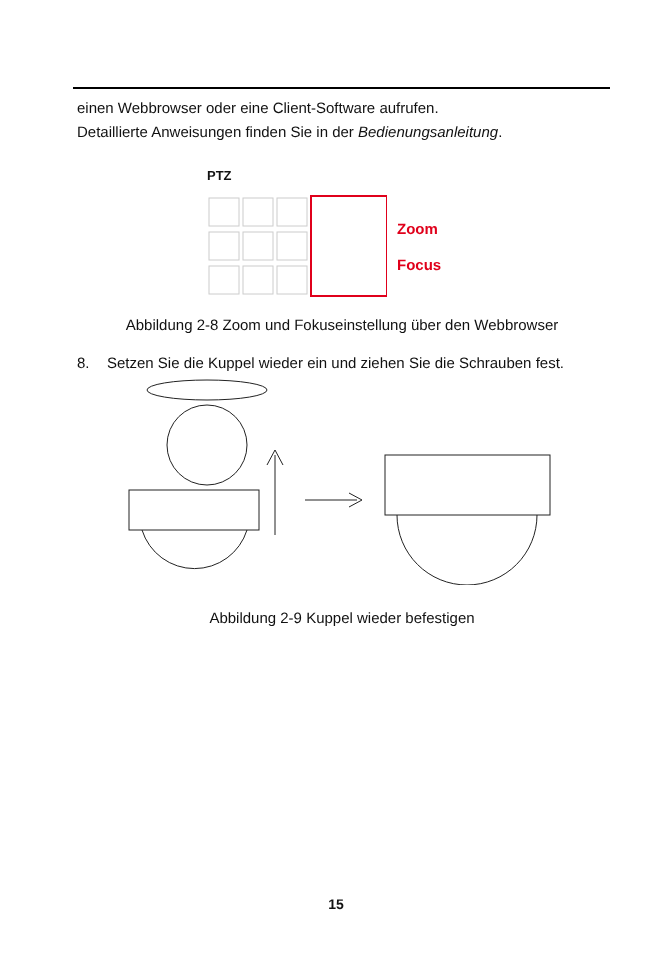einen Webbrowser oder eine Client-Software aufrufen.
Detaillierte Anweisungen finden Sie in der Bedienungsanleitung.
PTZ
Zoom
Focus
Abbildung 2-8 Zoom und Fokuseinstellung über den Webbrowser
8. Setzen Sie die Kuppel wieder ein und ziehen Sie die Schrauben fest.
Abbildung 2-9 Kuppel wieder befestigen
15